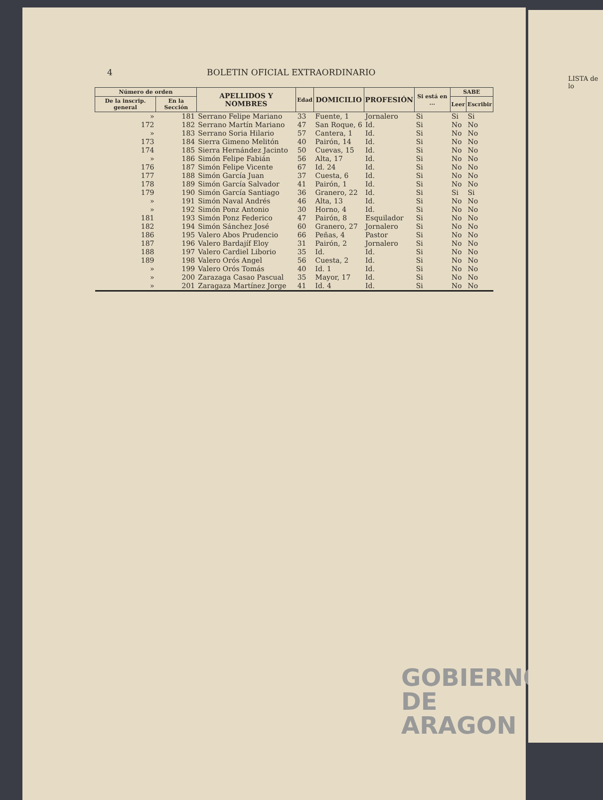4 BOLETIN OFICIAL EXTRAORDINARIO
| Número de orden | | APELLIDOS Y NOMBRES | Edad | DOMICILIO | PROFESIÓN | Si está en ... | SABE | |
| --- | --- | --- | --- | --- | --- | --- | --- | --- |
| De la inscrip. general | En la Sección | | | | | | Leer | Escribir |
| » | 181 | Serrano Felipe Mariano | 33 | Fuente, 1 | Jornalero | Si | Si | Si |
| 172 | 182 | Serrano Martín Mariano | 47 | San Roque, 6 | Id. | Si | No | No |
| » | 183 | Serrano Soria Hilario | 57 | Cantera, 1 | Id. | Si | No | No |
| 173 | 184 | Sierra Gimeno Melitón | 40 | Pairón, 14 | Id. | Si | No | No |
| 174 | 185 | Sierra Hernández Jacinto | 50 | Cuevas, 15 | Id. | Si | No | No |
| » | 186 | Simón Felipe Fabián | 56 | Alta, 17 | Id. | Si | No | No |
| 176 | 187 | Simón Felipe Vicente | 67 | Id. 24 | Id. | Si | No | No |
| 177 | 188 | Simón García Juan | 37 | Cuesta, 6 | Id. | Si | No | No |
| 178 | 189 | Simón García Salvador | 41 | Pairón, 1 | Id. | Si | No | No |
| 179 | 190 | Simón García Santiago | 36 | Granero, 22 | Id. | Si | Si | Si |
| » | 191 | Simón Naval Andrés | 46 | Alta, 13 | Id. | Si | No | No |
| » | 192 | Simón Ponz Antonio | 30 | Horno, 4 | Id. | Si | No | No |
| 181 | 193 | Simón Ponz Federico | 47 | Pairón, 8 | Esquilador | Si | No | No |
| 182 | 194 | Simón Sánchez José | 60 | Granero, 27 | Jornalero | Si | No | No |
| 186 | 195 | Valero Abos Prudencio | 66 | Peñas, 4 | Pastor | Si | No | No |
| 187 | 196 | Valero Bardajíf Eloy | 31 | Pairón, 2 | Jornalero | Si | No | No |
| 188 | 197 | Valero Cardiel Liborio | 35 | Id. | Id. | Si | No | No |
| 189 | 198 | Valero Orós Angel | 56 | Cuesta, 2 | Id. | Si | No | No |
| » | 199 | Valero Orós Tomás | 40 | Id. 1 | Id. | Si | No | No |
| » | 200 | Zarazaga Casao Pascual | 35 | Mayor, 17 | Id. | Si | No | No |
| » | 201 | Zaragaza Martínez Jorge | 41 | Id. 4 | Id. | Si | No | No |
GOBIERNO
DE ARAGON
LISTA de lo